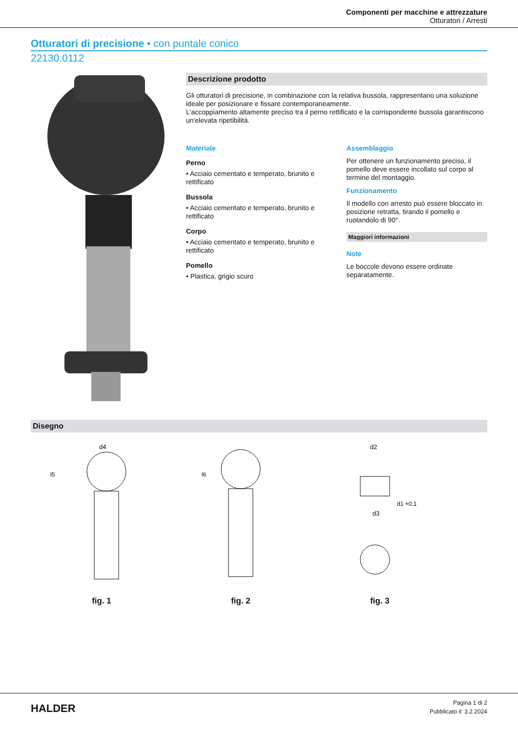Componenti per macchine e attrezzature
Otturatori / Arresti
Otturatori di precisione • con puntale conico
22130.0112
Descrizione prodotto
Gli otturatori di precisione, in combinazione con la relativa bussola, rappresentano una soluzione ideale per posizionare e fissare contemporaneamente.
L'accoppiamento altamente preciso tra il perno rettificato e la corrispondente bussola garantiscono un'elevata ripetibilità.
Materiale
Perno
• Acciaio cementato e temperato, brunito e rettificato
Bussola
• Acciaio cementato e temperato, brunito e rettificato
Corpo
• Acciaio cementato e temperato, brunito e rettificato
Pomello
• Plastica, grigio scuro
Assemblaggio
Per ottenere un funzionamento preciso, il pomello deve essere incollato sul corpo al termine del montaggio.
Funzionamento
Il modello con arresto può essere bloccato in posizione retratta, tirando il pomello e ruotandolo di 90°.
Maggiori informazioni
Note
Le boccole devono essere ordinate separatamente.
Disegno
d4
l5
fig. 1
l6
fig. 2
d2
d3
d1 +0.1
fig. 3
HALDER
Pagina 1 di 2
Pubblicato il: 3.2.2024